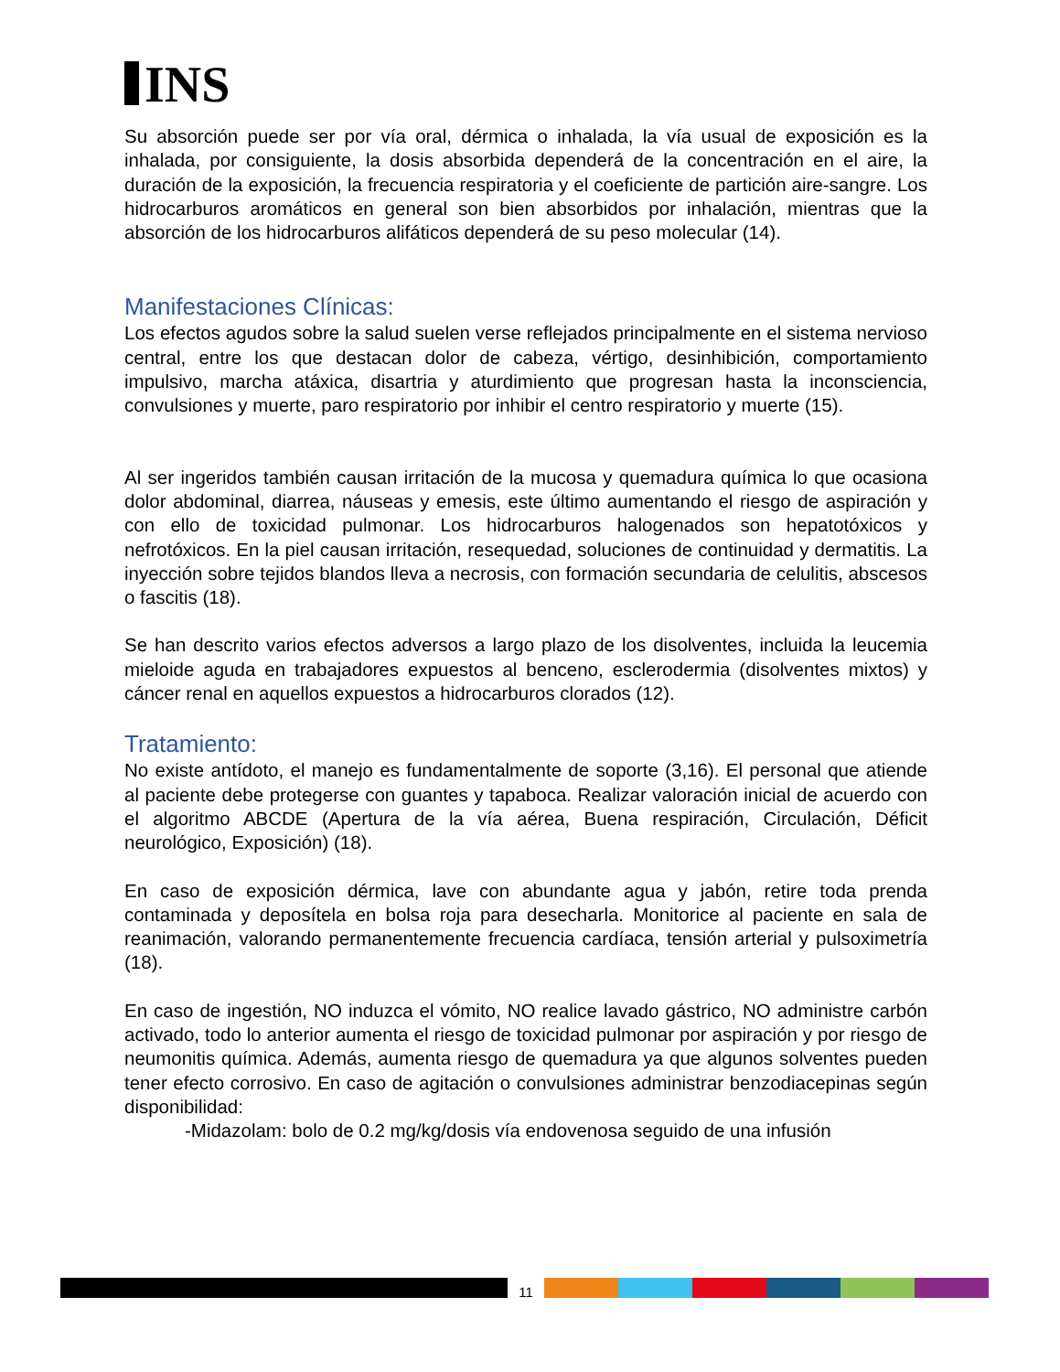INS
Su absorción puede ser por vía oral, dérmica o inhalada, la vía usual de exposición es la inhalada, por consiguiente, la dosis absorbida dependerá de la concentración en el aire, la duración de la exposición, la frecuencia respiratoria y el coeficiente de partición aire-sangre. Los hidrocarburos aromáticos en general son bien absorbidos por inhalación, mientras que la absorción de los hidrocarburos alifáticos dependerá de su peso molecular (14).
Manifestaciones Clínicas:
Los efectos agudos sobre la salud suelen verse reflejados principalmente en el sistema nervioso central, entre los que destacan dolor de cabeza, vértigo, desinhibición, comportamiento impulsivo, marcha atáxica, disartria y aturdimiento que progresan hasta la inconsciencia, convulsiones y muerte, paro respiratorio por inhibir el centro respiratorio y muerte (15).
Al ser ingeridos también causan irritación de la mucosa y quemadura química lo que ocasiona dolor abdominal, diarrea, náuseas y emesis, este último aumentando el riesgo de aspiración y con ello de toxicidad pulmonar. Los hidrocarburos halogenados son hepatotóxicos y nefrotóxicos. En la piel causan irritación, resequedad, soluciones de continuidad y dermatitis. La inyección sobre tejidos blandos lleva a necrosis, con formación secundaria de celulitis, abscesos o fascitis (18).
Se han descrito varios efectos adversos a largo plazo de los disolventes, incluida la leucemia mieloide aguda en trabajadores expuestos al benceno, esclerodermia (disolventes mixtos) y cáncer renal en aquellos expuestos a hidrocarburos clorados (12).
Tratamiento:
No existe antídoto, el manejo es fundamentalmente de soporte (3,16). El personal que atiende al paciente debe protegerse con guantes y tapaboca. Realizar valoración inicial de acuerdo con el algoritmo ABCDE (Apertura de la vía aérea, Buena respiración, Circulación, Déficit neurológico, Exposición) (18).
En caso de exposición dérmica, lave con abundante agua y jabón, retire toda prenda contaminada y deposítela en bolsa roja para desecharla. Monitorice al paciente en sala de reanimación, valorando permanentemente frecuencia cardíaca, tensión arterial y pulsoximetría (18).
En caso de ingestión, NO induzca el vómito, NO realice lavado gástrico, NO administre carbón activado, todo lo anterior aumenta el riesgo de toxicidad pulmonar por aspiración y por riesgo de neumonitis química. Además, aumenta riesgo de quemadura ya que algunos solventes pueden tener efecto corrosivo. En caso de agitación o convulsiones administrar benzodiacepinas según disponibilidad:
-Midazolam: bolo de 0.2 mg/kg/dosis vía endovenosa seguido de una infusión
11